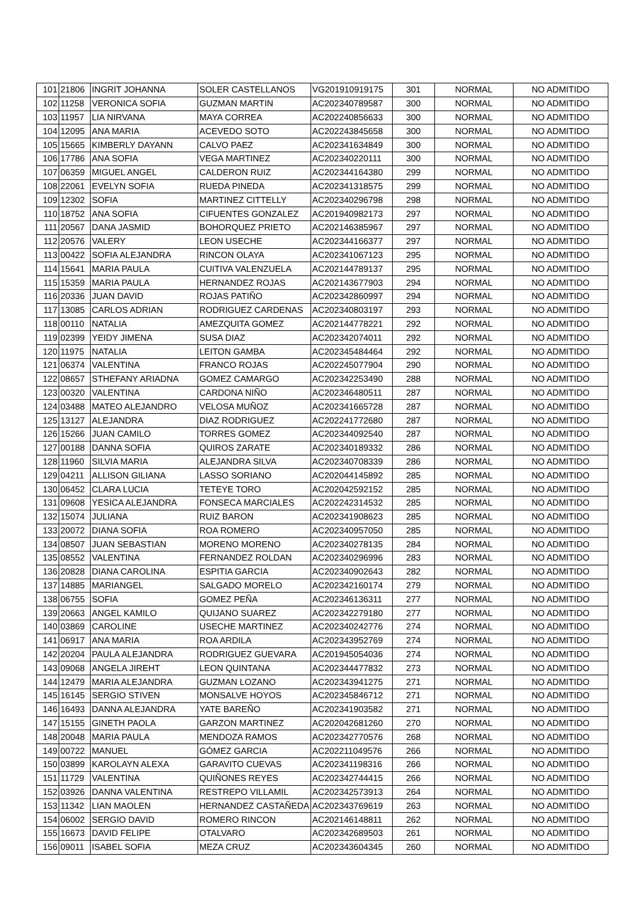| 101 | 21806 | INGRIT JOHANNA | SOLER CASTELLANOS | VG201910919175 | 301 | NORMAL | NO ADMITIDO |
| 102 | 11258 | VERONICA SOFIA | GUZMAN MARTIN | AC202340789587 | 300 | NORMAL | NO ADMITIDO |
| 103 | 11957 | LIA NIRVANA | MAYA CORREA | AC202240856633 | 300 | NORMAL | NO ADMITIDO |
| 104 | 12095 | ANA MARIA | ACEVEDO SOTO | AC202243845658 | 300 | NORMAL | NO ADMITIDO |
| 105 | 15665 | KIMBERLY DAYANN | CALVO PAEZ | AC202341634849 | 300 | NORMAL | NO ADMITIDO |
| 106 | 17786 | ANA SOFIA | VEGA MARTINEZ | AC202340220111 | 300 | NORMAL | NO ADMITIDO |
| 107 | 06359 | MIGUEL ANGEL | CALDERON RUIZ | AC202344164380 | 299 | NORMAL | NO ADMITIDO |
| 108 | 22061 | EVELYN SOFIA | RUEDA PINEDA | AC202341318575 | 299 | NORMAL | NO ADMITIDO |
| 109 | 12302 | SOFIA | MARTINEZ CITTELLY | AC202340296798 | 298 | NORMAL | NO ADMITIDO |
| 110 | 18752 | ANA SOFIA | CIFUENTES GONZALEZ | AC201940982173 | 297 | NORMAL | NO ADMITIDO |
| 111 | 20567 | DANA JASMID | BOHORQUEZ PRIETO | AC202146385967 | 297 | NORMAL | NO ADMITIDO |
| 112 | 20576 | VALERY | LEON USECHE | AC202344166377 | 297 | NORMAL | NO ADMITIDO |
| 113 | 00422 | SOFIA ALEJANDRA | RINCON OLAYA | AC202341067123 | 295 | NORMAL | NO ADMITIDO |
| 114 | 15641 | MARIA PAULA | CUITIVA VALENZUELA | AC202144789137 | 295 | NORMAL | NO ADMITIDO |
| 115 | 15359 | MARIA PAULA | HERNANDEZ ROJAS | AC202143677903 | 294 | NORMAL | NO ADMITIDO |
| 116 | 20336 | JUAN DAVID | ROJAS PATIÑO | AC202342860997 | 294 | NORMAL | NO ADMITIDO |
| 117 | 13085 | CARLOS ADRIAN | RODRIGUEZ CARDENAS | AC202340803197 | 293 | NORMAL | NO ADMITIDO |
| 118 | 00110 | NATALIA | AMEZQUITA GOMEZ | AC202144778221 | 292 | NORMAL | NO ADMITIDO |
| 119 | 02399 | YEIDY JIMENA | SUSA DIAZ | AC202342074011 | 292 | NORMAL | NO ADMITIDO |
| 120 | 11975 | NATALIA | LEITON GAMBA | AC202345484464 | 292 | NORMAL | NO ADMITIDO |
| 121 | 06374 | VALENTINA | FRANCO ROJAS | AC202245077904 | 290 | NORMAL | NO ADMITIDO |
| 122 | 08657 | STHEFANY ARIADNA | GOMEZ CAMARGO | AC202342253490 | 288 | NORMAL | NO ADMITIDO |
| 123 | 00320 | VALENTINA | CARDONA NIÑO | AC202346480511 | 287 | NORMAL | NO ADMITIDO |
| 124 | 03488 | MATEO ALEJANDRO | VELOSA MUÑOZ | AC202341665728 | 287 | NORMAL | NO ADMITIDO |
| 125 | 13127 | ALEJANDRA | DIAZ RODRIGUEZ | AC202241772680 | 287 | NORMAL | NO ADMITIDO |
| 126 | 15266 | JUAN CAMILO | TORRES GOMEZ | AC202344092540 | 287 | NORMAL | NO ADMITIDO |
| 127 | 00188 | DANNA SOFIA | QUIROS ZARATE | AC202340189332 | 286 | NORMAL | NO ADMITIDO |
| 128 | 11960 | SILVIA MARIA | ALEJANDRA SILVA | AC202340708339 | 286 | NORMAL | NO ADMITIDO |
| 129 | 04211 | ALLISON GILIANA | LASSO SORIANO | AC202044145892 | 285 | NORMAL | NO ADMITIDO |
| 130 | 06452 | CLARA LUCIA | TETEYE TORO | AC202042592152 | 285 | NORMAL | NO ADMITIDO |
| 131 | 09608 | YESICA ALEJANDRA | FONSECA MARCIALES | AC202242314532 | 285 | NORMAL | NO ADMITIDO |
| 132 | 15074 | JULIANA | RUIZ BARON | AC202341908623 | 285 | NORMAL | NO ADMITIDO |
| 133 | 20072 | DIANA SOFIA | ROA ROMERO | AC202340957050 | 285 | NORMAL | NO ADMITIDO |
| 134 | 08507 | JUAN SEBASTIAN | MORENO MORENO | AC202340278135 | 284 | NORMAL | NO ADMITIDO |
| 135 | 08552 | VALENTINA | FERNANDEZ ROLDAN | AC202340296996 | 283 | NORMAL | NO ADMITIDO |
| 136 | 20828 | DIANA CAROLINA | ESPITIA GARCIA | AC202340902643 | 282 | NORMAL | NO ADMITIDO |
| 137 | 14885 | MARIANGEL | SALGADO MORELO | AC202342160174 | 279 | NORMAL | NO ADMITIDO |
| 138 | 06755 | SOFIA | GOMEZ PEÑA | AC202346136311 | 277 | NORMAL | NO ADMITIDO |
| 139 | 20663 | ANGEL KAMILO | QUIJANO SUAREZ | AC202342279180 | 277 | NORMAL | NO ADMITIDO |
| 140 | 03869 | CAROLINE | USECHE MARTINEZ | AC202340242776 | 274 | NORMAL | NO ADMITIDO |
| 141 | 06917 | ANA MARIA | ROA ARDILA | AC202343952769 | 274 | NORMAL | NO ADMITIDO |
| 142 | 20204 | PAULA ALEJANDRA | RODRIGUEZ GUEVARA | AC201945054036 | 274 | NORMAL | NO ADMITIDO |
| 143 | 09068 | ANGELA JIREHT | LEON QUINTANA | AC202344477832 | 273 | NORMAL | NO ADMITIDO |
| 144 | 12479 | MARIA ALEJANDRA | GUZMAN LOZANO | AC202343941275 | 271 | NORMAL | NO ADMITIDO |
| 145 | 16145 | SERGIO STIVEN | MONSALVE HOYOS | AC202345846712 | 271 | NORMAL | NO ADMITIDO |
| 146 | 16493 | DANNA ALEJANDRA | YATE BAREÑO | AC202341903582 | 271 | NORMAL | NO ADMITIDO |
| 147 | 15155 | GINETH PAOLA | GARZON MARTINEZ | AC202042681260 | 270 | NORMAL | NO ADMITIDO |
| 148 | 20048 | MARIA PAULA | MENDOZA RAMOS | AC202342770576 | 268 | NORMAL | NO ADMITIDO |
| 149 | 00722 | MANUEL | GÓMEZ GARCIA | AC202211049576 | 266 | NORMAL | NO ADMITIDO |
| 150 | 03899 | KAROLAYN ALEXA | GARAVITO CUEVAS | AC202341198316 | 266 | NORMAL | NO ADMITIDO |
| 151 | 11729 | VALENTINA | QUIÑONES REYES | AC202342744415 | 266 | NORMAL | NO ADMITIDO |
| 152 | 03926 | DANNA VALENTINA | RESTREPO VILLAMIL | AC202342573913 | 264 | NORMAL | NO ADMITIDO |
| 153 | 11342 | LIAN MAOLEN | HERNANDEZ CASTAÑEDA | AC202343769619 | 263 | NORMAL | NO ADMITIDO |
| 154 | 06002 | SERGIO DAVID | ROMERO RINCON | AC202146148811 | 262 | NORMAL | NO ADMITIDO |
| 155 | 16673 | DAVID FELIPE | OTALVARO | AC202342689503 | 261 | NORMAL | NO ADMITIDO |
| 156 | 09011 | ISABEL SOFIA | MEZA CRUZ | AC202343604345 | 260 | NORMAL | NO ADMITIDO |